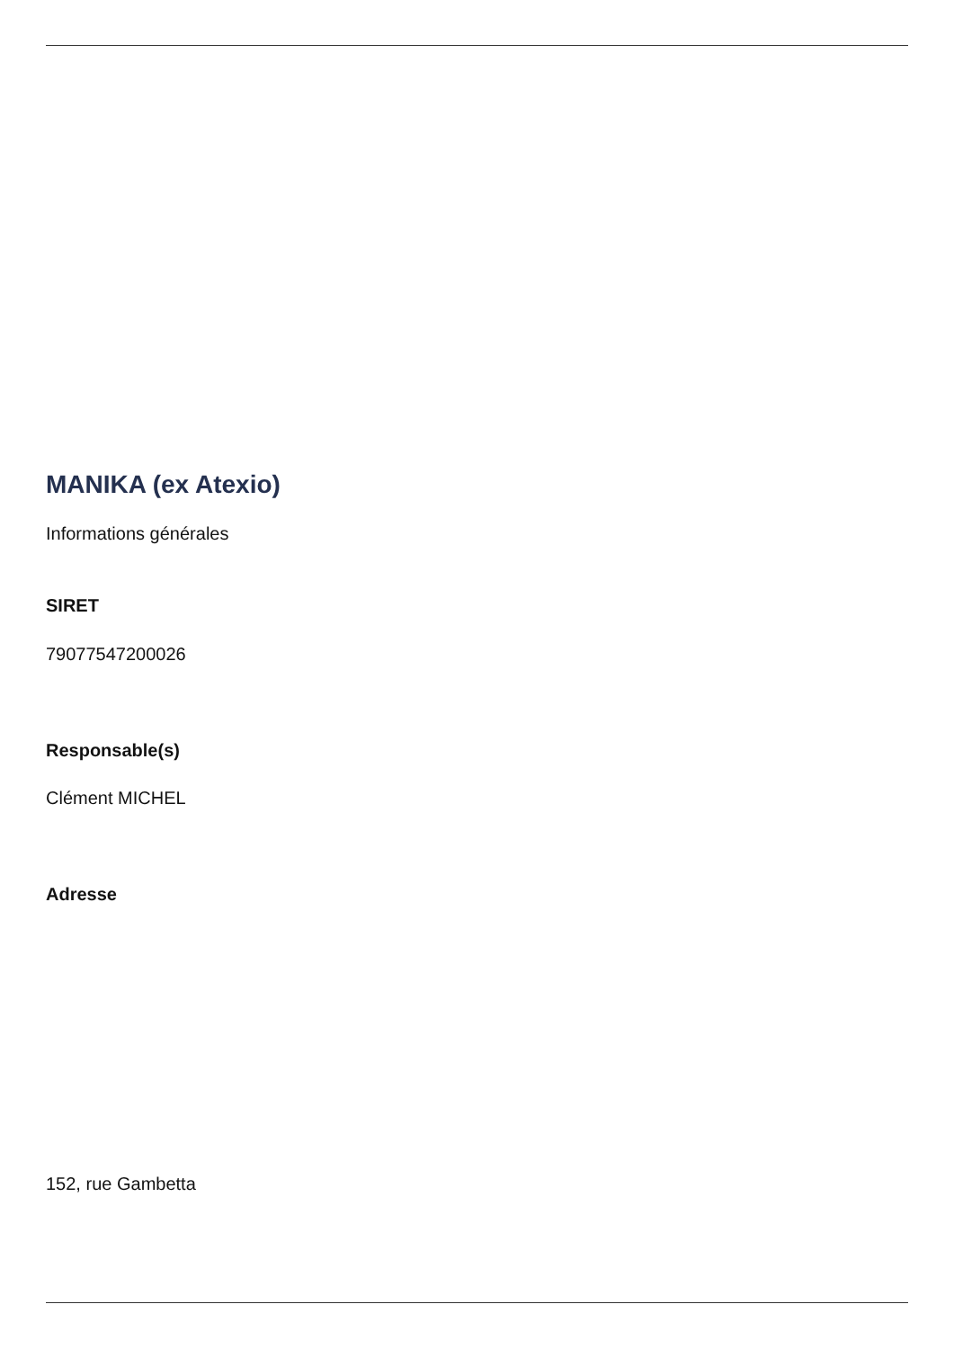MANIKA (ex Atexio)
Informations générales
SIRET
79077547200026
Responsable(s)
Clément MICHEL
Adresse
152, rue Gambetta